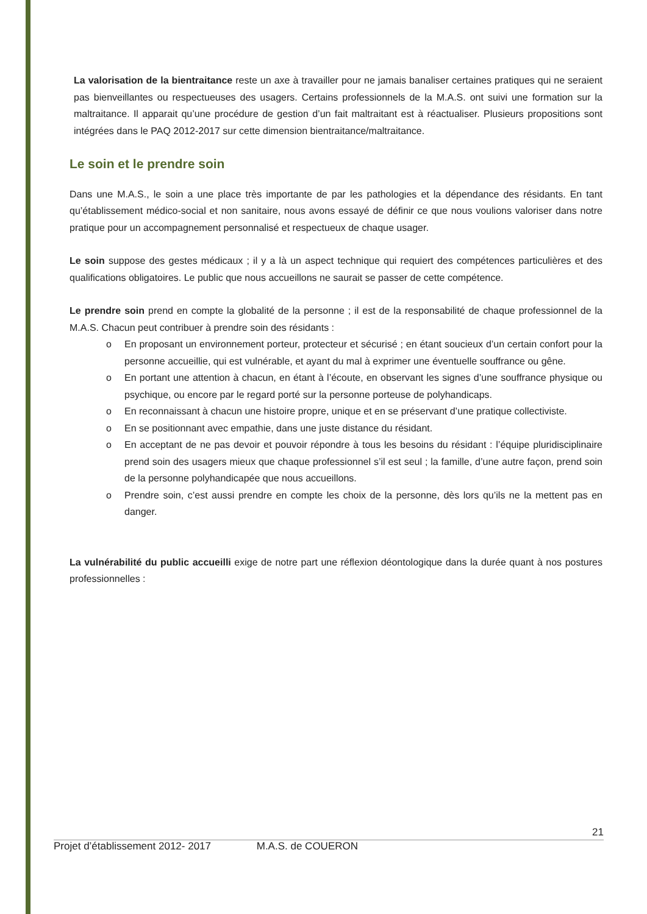La valorisation de la bientraitance reste un axe à travailler pour ne jamais banaliser certaines pratiques qui ne seraient pas bienveillantes ou respectueuses des usagers. Certains professionnels de la M.A.S. ont suivi une formation sur la maltraitance. Il apparait qu’une procédure de gestion d’un fait maltraitant est à réactualiser. Plusieurs propositions sont intégrées dans le PAQ 2012-2017 sur cette dimension bientraitance/maltraitance.
Le soin et le prendre soin
Dans une M.A.S., le soin a une place très importante de par les pathologies et la dépendance des résidants. En tant qu’établissement médico-social et non sanitaire, nous avons essayé de définir ce que nous voulions valoriser dans notre pratique pour un accompagnement personnalisé et respectueux de chaque usager.
Le soin suppose des gestes médicaux ; il y a là un aspect technique qui requiert des compétences particulières et des qualifications obligatoires. Le public que nous accueillons ne saurait se passer de cette compétence.
Le prendre soin prend en compte la globalité de la personne ; il est de la responsabilité de chaque professionnel de la M.A.S. Chacun peut contribuer à prendre soin des résidants :
o En proposant un environnement porteur, protecteur et sécurisé ; en étant soucieux d’un certain confort pour la personne accueillie, qui est vulnérable, et ayant du mal à exprimer une éventuelle souffrance ou gêne.
o En portant une attention à chacun, en étant à l’écoute, en observant les signes d’une souffrance physique ou psychique, ou encore par le regard porté sur la personne porteuse de polyhandicaps.
o En reconnaissant à chacun une histoire propre, unique et en se préservant d’une pratique collectiviste.
o En se positionnant avec empathie, dans une juste distance du résidant.
o En acceptant de ne pas devoir et pouvoir répondre à tous les besoins du résidant : l’équipe pluridisciplinaire prend soin des usagers mieux que chaque professionnel s’il est seul ; la famille, d’une autre façon, prend soin de la personne polyhandicapée que nous accueillons.
o Prendre soin, c’est aussi prendre en compte les choix de la personne, dès lors qu’ils ne la mettent pas en danger.
La vulnérabilité du public accueilli exige de notre part une réflexion déontologique dans la durée quant à nos postures professionnelles :
21
Projet d’établissement 2012- 2017 M.A.S. de COUERON